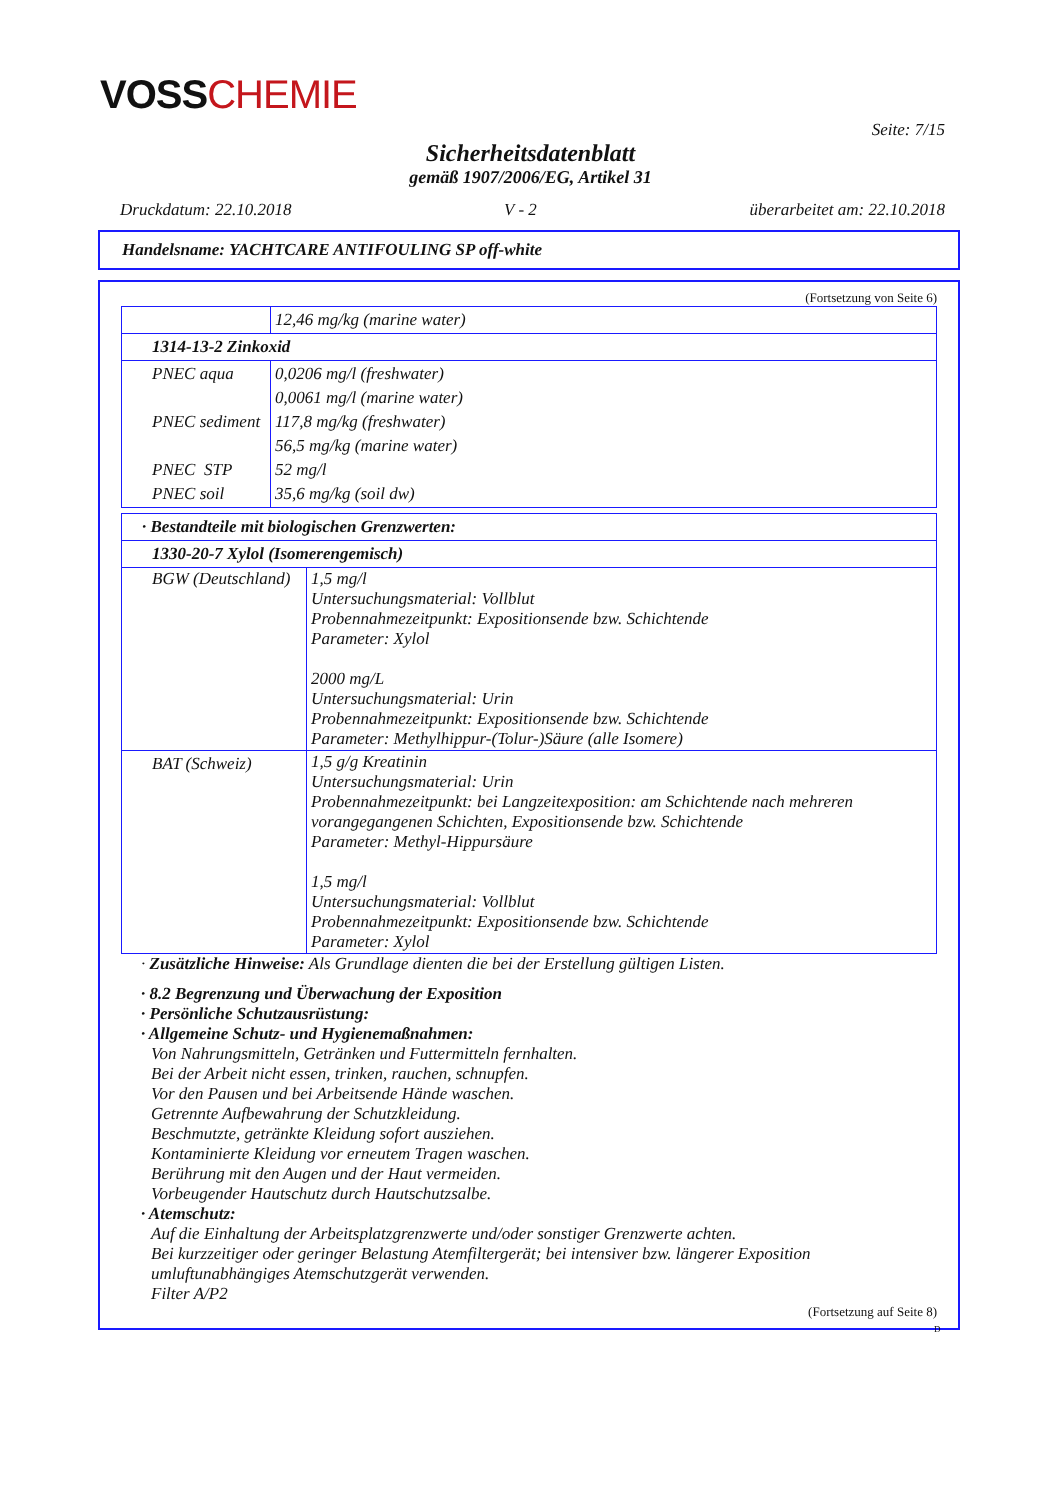VOSS CHEMIE
Seite: 7/15
Sicherheitsdatenblatt
gemäß 1907/2006/EG, Artikel 31
Druckdatum: 22.10.2018 V - 2 überarbeitet am: 22.10.2018
Handelsname: YACHTCARE ANTIFOULING SP off-white
(Fortsetzung von Seite 6)
| | 12,46 mg/kg (marine water) |
| 1314-13-2 Zinkoxid | |
| PNEC aqua PNEC sediment PNEC STP PNEC soil | 0,0206 mg/l (freshwater) 0,0061 mg/l (marine water) 117,8 mg/kg (freshwater) 56,5 mg/kg (marine water) 52 mg/l 35,6 mg/kg (soil dw) |
| · Bestandteile mit biologischen Grenzwerten: | |
| 1330-20-7 Xylol (Isomerengemisch) | |
| BGW (Deutschland) | 1,5 mg/l Untersuchungsmaterial: Vollblut Probennahmezeitpunkt: Expositionsende bzw. Schichtende Parameter: Xylol 2000 mg/L Untersuchungsmaterial: Urin Probennahmezeitpunkt: Expositionsende bzw. Schichtende Parameter: Methylhippur-(Tolur-)Säure (alle Isomere) |
| BAT (Schweiz) | 1,5 g/g Kreatinin Untersuchungsmaterial: Urin Probennahmezeitpunkt: bei Langzeitexposition: am Schichtende nach mehreren vorangegangenen Schichten, Expositionsende bzw. Schichtende Parameter: Methyl-Hippursäure 1,5 mg/l Untersuchungsmaterial: Vollblut Probennahmezeitpunkt: Expositionsende bzw. Schichtende Parameter: Xylol |
· Zusätzliche Hinweise: Als Grundlage dienten die bei der Erstellung gültigen Listen.
· 8.2 Begrenzung und Überwachung der Exposition
· Persönliche Schutzausrüstung:
· Allgemeine Schutz- und Hygienemaßnahmen:
Von Nahrungsmitteln, Getränken und Futtermitteln fernhalten.
Bei der Arbeit nicht essen, trinken, rauchen, schnupfen.
Vor den Pausen und bei Arbeitsende Hände waschen.
Getrennte Aufbewahrung der Schutzkleidung.
Beschmutzte, getränkte Kleidung sofort ausziehen.
Kontaminierte Kleidung vor erneutem Tragen waschen.
Berührung mit den Augen und der Haut vermeiden.
Vorbeugender Hautschutz durch Hautschutzsalbe.
· Atemschutz:
Auf die Einhaltung der Arbeitsplatzgrenzwerte und/oder sonstiger Grenzwerte achten.
Bei kurzzeitiger oder geringer Belastung Atemfiltergerät; bei intensiver bzw. längerer Exposition umluftunabhängiges Atemschutzgerät verwenden.
Filter A/P2
(Fortsetzung auf Seite 8)
D